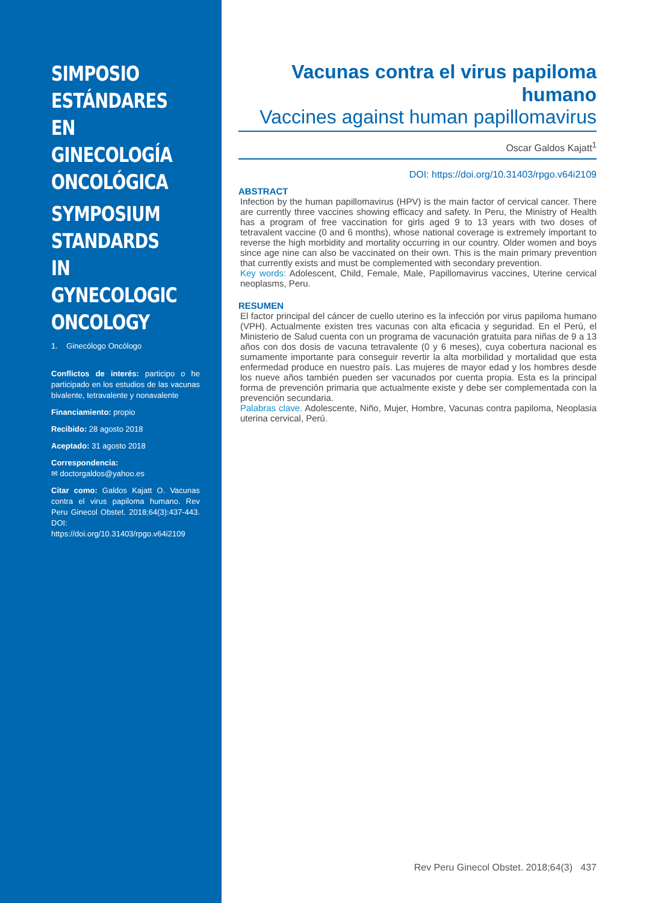SIMPOSIO ESTÁNDARES EN GINECOLOGÍA ONCOLÓGICA
SYMPOSIUM STANDARDS IN GYNECOLOGIC ONCOLOGY
1. Ginecólogo Oncólogo
Conflictos de interés: participo o he participado en los estudios de las vacunas bivalente, tetravalente y nonavalente
Financiamiento: propio
Recibido: 28 agosto 2018
Aceptado: 31 agosto 2018
Correspondencia:
✉ doctorgaldos@yahoo.es
Citar como: Galdos Kajatt O. Vacunas contra el virus papiloma humano. Rev Peru Ginecol Obstet. 2018;64(3):437-443. DOI: https://doi.org/10.31403/rpgo.v64i2109
Vacunas contra el virus papiloma humano
Vaccines against human papillomavirus
Oscar Galdos Kajatt<sup>1</sup>
DOI: https://doi.org/10.31403/rpgo.v64i2109
ABSTRACT
Infection by the human papillomavirus (HPV) is the main factor of cervical cancer. There are currently three vaccines showing efficacy and safety. In Peru, the Ministry of Health has a program of free vaccination for girls aged 9 to 13 years with two doses of tetravalent vaccine (0 and 6 months), whose national coverage is extremely important to reverse the high morbidity and mortality occurring in our country. Older women and boys since age nine can also be vaccinated on their own. This is the main primary prevention that currently exists and must be complemented with secondary prevention.
Key words: Adolescent, Child, Female, Male, Papillomavirus vaccines, Uterine cervical neoplasms, Peru.
RESUMEN
El factor principal del cáncer de cuello uterino es la infección por virus papiloma humano (VPH). Actualmente existen tres vacunas con alta eficacia y seguridad. En el Perú, el Ministerio de Salud cuenta con un programa de vacunación gratuita para niñas de 9 a 13 años con dos dosis de vacuna tetravalente (0 y 6 meses), cuya cobertura nacional es sumamente importante para conseguir revertir la alta morbilidad y mortalidad que esta enfermedad produce en nuestro país. Las mujeres de mayor edad y los hombres desde los nueve años también pueden ser vacunados por cuenta propia. Esta es la principal forma de prevención primaria que actualmente existe y debe ser complementada con la prevención secundaria.
Palabras clave. Adolescente, Niño, Mujer, Hombre, Vacunas contra papiloma, Neoplasia uterina cervical, Perú.
Rev Peru Ginecol Obstet. 2018;64(3) 437